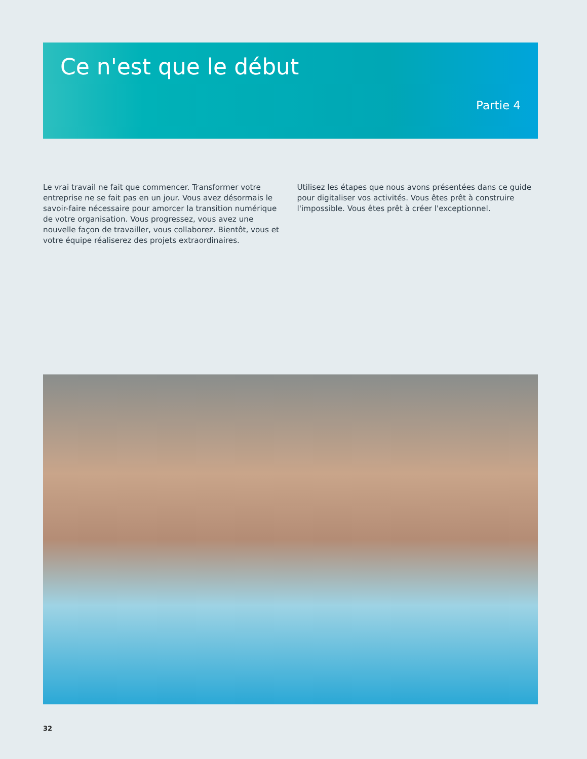Ce n'est que le début
Partie 4
Le vrai travail ne fait que commencer. Transformer votre entreprise ne se fait pas en un jour. Vous avez désormais le savoir-faire néces­saire pour amorcer la transition numérique de votre organisation. Vous progressez, vous avez une nouvelle façon de travailler, vous collaborez. Bientôt, vous et votre équipe réaliserez des projets extraordinaires.
Utilisez les étapes que nous avons présentées dans ce guide pour digitaliser vos activités. Vous êtes prêt à construire l'impossible. Vous êtes prêt à créer l'exceptionnel.
32